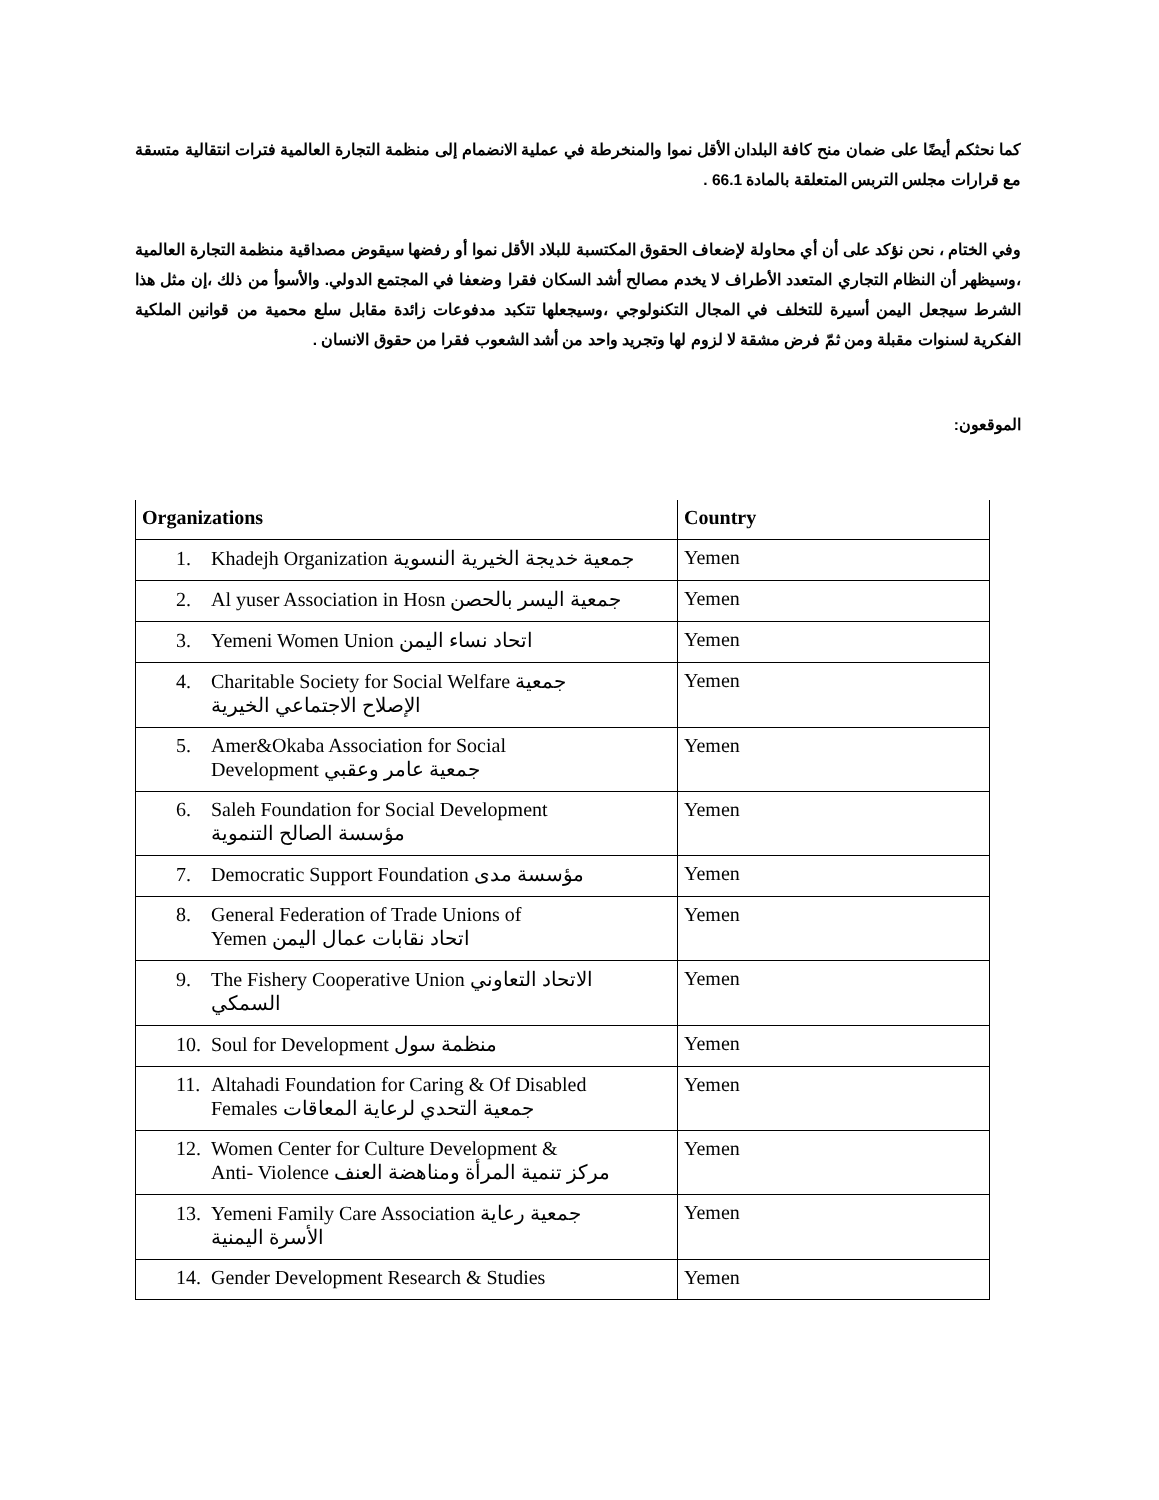كما نحثكم أيضًا على ضمان منح كافة البلدان الأقل نموا والمنخرطة في عملية الانضمام إلى منظمة التجارة العالمية فترات انتقالية متسقة مع قرارات مجلس التربس المتعلقة بالمادة 66.1 .
وفي الختام ، نحن نؤكد على أن أي محاولة لإضعاف الحقوق المكتسبة للبلاد الأقل نموا أو رفضها سيقوض مصداقية منظمة التجارة العالمية ،وسيظهر أن النظام التجاري المتعدد الأطراف لا يخدم مصالح أشد السكان فقرا وضعفا في المجتمع الدولي. والأسوأ من ذلك ،إن مثل هذا الشرط سيجعل اليمن أسيرة للتخلف في المجال التكنولوجي ،وسيجعلها تتكبد مدفوعات زائدة مقابل سلع محمية من قوانين الملكية الفكرية لسنوات مقبلة ومن ثمّ فرض مشقة لا لزوم لها وتجريد واحد من أشد الشعوب فقرا من حقوق الانسان .
الموقعون:
| Organizations | Country |
| --- | --- |
| 1. Khadejh Organization جمعية خديجة الخيرية النسوية | Yemen |
| 2. Al yuser Association in Hosn جمعية اليسر بالحصن | Yemen |
| 3. Yemeni Women Union اتحاد نساء اليمن | Yemen |
| 4. Charitable Society for Social Welfare جمعية الإصلاح الاجتماعي الخيرية | Yemen |
| 5. Amer&Okaba Association for Social Development جمعية عامر وعقبي | Yemen |
| 6. Saleh Foundation for Social Development مؤسسة الصالح التنموية | Yemen |
| 7. Democratic Support Foundation مؤسسة مدى | Yemen |
| 8. General Federation of Trade Unions of Yemen اتحاد نقابات عمال اليمن | Yemen |
| 9. The Fishery Cooperative Union الاتحاد التعاوني السمكي | Yemen |
| 10. Soul for Development منظمة سول | Yemen |
| 11. Altahadi Foundation for Caring & Of Disabled Females جمعية التحدي لرعاية المعاقات | Yemen |
| 12. Women Center for Culture Development & Anti- Violence مركز تنمية المرأة ومناهضة العنف | Yemen |
| 13. Yemeni Family Care Association جمعية رعاية الأسرة اليمنية | Yemen |
| 14. Gender Development Research & Studies | Yemen |